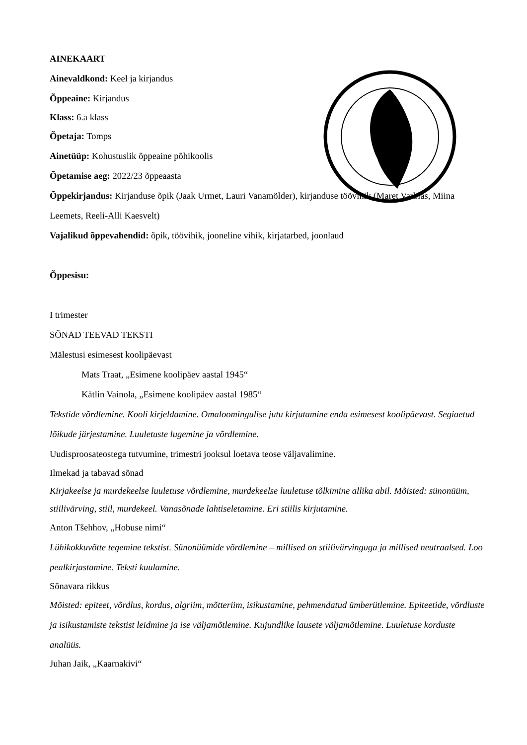AINEKAART
Ainevaldkond: Keel ja kirjandus
Õppeaine: Kirjandus
Klass: 6.a klass
Õpetaja: Tomps
Ainetüüp: Kohustuslik õppeaine põhikoolis
Õpetamise aeg: 2022/23 õppeaasta
Õppekirjandus: Kirjanduse õpik (Jaak Urmet, Lauri Vanamölder), kirjanduse töövihik (Maret Varblas, Miina Leemets, Reeli-Alli Kaesvelt)
Vajalikud õppevahendid: õpik, töövihik, jooneline vihik, kirjatarbed, joonlaud
Õppesisu:
I trimester
SÕNAD TEEVAD TEKSTI
Mälestusi esimesest koolipäevast
Mats Traat, „Esimene koolipäev aastal 1945“
Kätlin Vainola, „Esimene koolipäev aastal 1985“
Tekstide võrdlemine. Kooli kirjeldamine. Omaloomingulise jutu kirjutamine enda esimesest koolipäevast. Segiaetud lõikude järjestamine. Luuletuste lugemine ja võrdlemine.
Uudisproosateostega tutvumine, trimestri jooksul loetava teose väljavalimine.
Ilmekad ja tabavad sõnad
Kirjakeelse ja murdekeelse luuletuse võrdlemine, murdekeelse luuletuse tõlkimine allika abil. Mõisted: sünonüüm, stiilivärving, stiil, murdekeel. Vanasõnade lahtiseletamine. Eri stiilis kirjutamine.
Anton Tšehhov, „Hobuse nimi“
Lühikokkuvõtte tegemine tekstist. Sünonüümide võrdlemine – millised on stiilivärvinguga ja millised neutraalsed. Loo pealkirjastamine. Teksti kuulamine.
Sõnavara rikkus
Mõisted: epiteet, võrdlus, kordus, algriim, mõtteriim, isikustamine, pehmendatud ümberütlemine. Epiteetide, võrdluste ja isikustamiste tekstist leidmine ja ise väljamõtlemine. Kujundlike lausete väljamõtlemine. Luuletuse korduste analüüs.
Juhan Jaik, „Kaarnakivi“